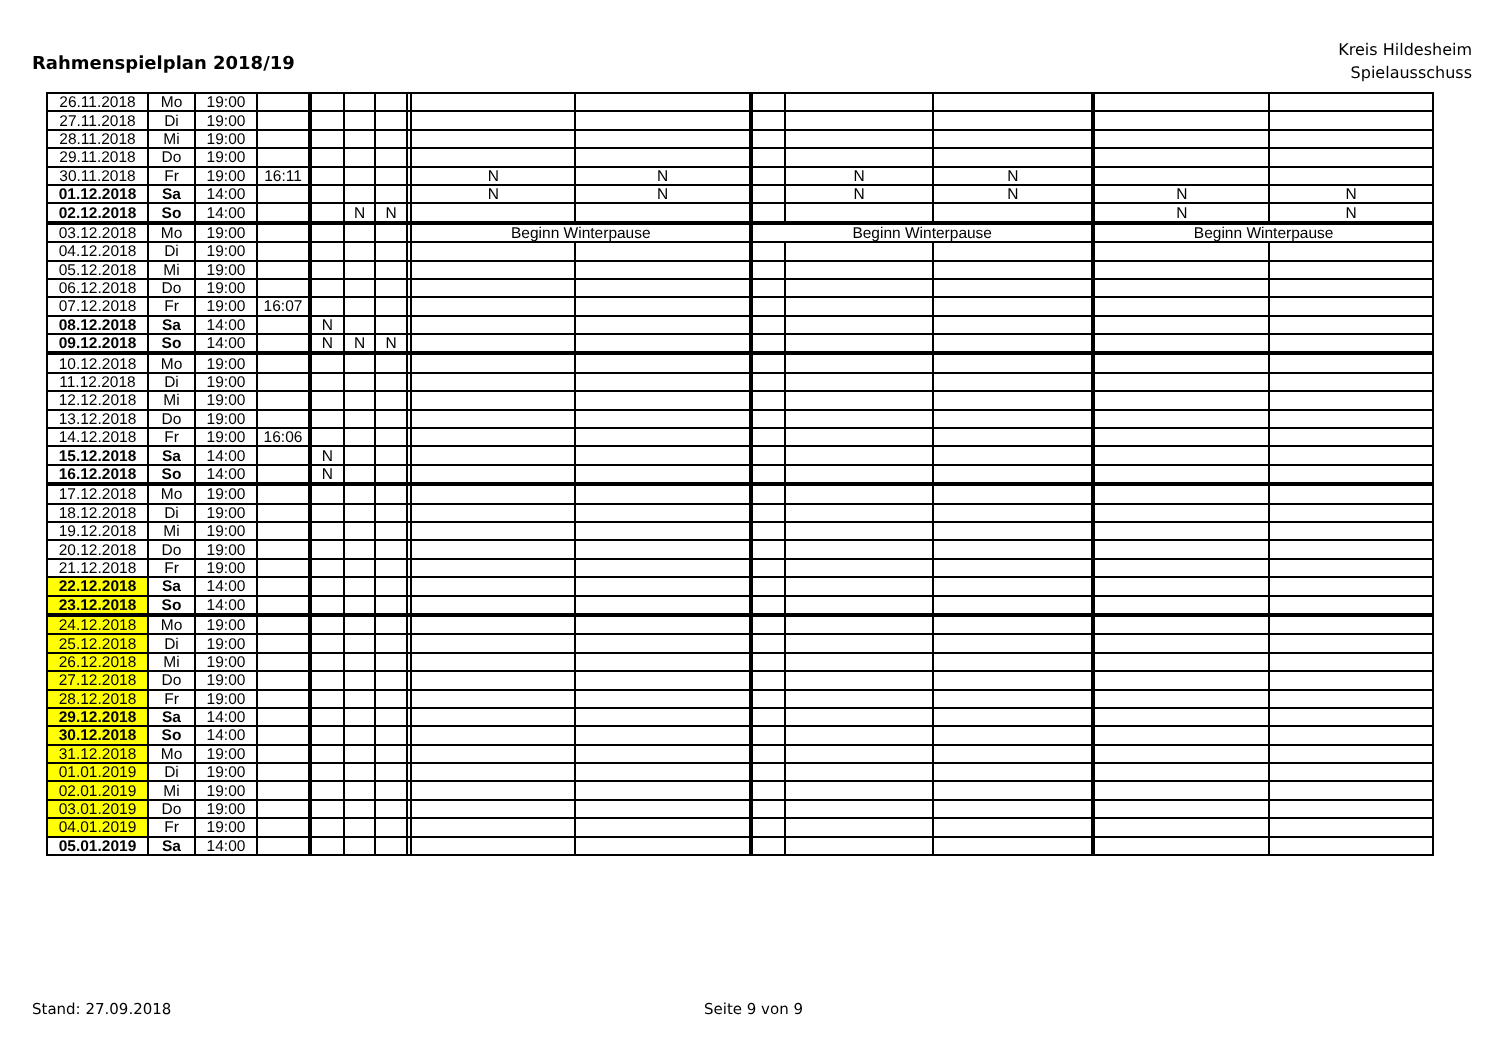Rahmenspielplan 2018/19
Kreis Hildesheim
Spielausschuss
| 26.11.2018 | Mo | 19:00 | | | | | | | | | | | | |
| 27.11.2018 | Di | 19:00 | | | | | | | | | | | | |
| 28.11.2018 | Mi | 19:00 | | | | | | | | | | | | |
| 29.11.2018 | Do | 19:00 | | | | | | | | | | | | |
| 30.11.2018 | Fr | 19:00 | 16:11 | | | | | N | N | | N | N | | |
| 01.12.2018 | Sa | 14:00 | | | | | | N | N | | N | N | N | N |
| 02.12.2018 | So | 14:00 | | | N | N | | | | | | | N | N |
| 03.12.2018 | Mo | 19:00 | | | | | | Beginn Winterpause | | Beginn Winterpause | | | Beginn Winterpause | |
| 04.12.2018 | Di | 19:00 | | | | | | | | | | | | |
| 05.12.2018 | Mi | 19:00 | | | | | | | | | | | | |
| 06.12.2018 | Do | 19:00 | | | | | | | | | | | | |
| 07.12.2018 | Fr | 19:00 | 16:07 | | | | | | | | | | | |
| 08.12.2018 | Sa | 14:00 | | N | | | | | | | | | | |
| 09.12.2018 | So | 14:00 | | N | N | N | | | | | | | | |
| 10.12.2018 | Mo | 19:00 | | | | | | | | | | | | |
| 11.12.2018 | Di | 19:00 | | | | | | | | | | | | |
| 12.12.2018 | Mi | 19:00 | | | | | | | | | | | | |
| 13.12.2018 | Do | 19:00 | | | | | | | | | | | | |
| 14.12.2018 | Fr | 19:00 | 16:06 | | | | | | | | | | | |
| 15.12.2018 | Sa | 14:00 | | N | | | | | | | | | | |
| 16.12.2018 | So | 14:00 | | N | | | | | | | | | | |
| 17.12.2018 | Mo | 19:00 | | | | | | | | | | | | |
| 18.12.2018 | Di | 19:00 | | | | | | | | | | | | |
| 19.12.2018 | Mi | 19:00 | | | | | | | | | | | | |
| 20.12.2018 | Do | 19:00 | | | | | | | | | | | | |
| 21.12.2018 | Fr | 19:00 | | | | | | | | | | | | |
| 22.12.2018 | Sa | 14:00 | | | | | | | | | | | | |
| 23.12.2018 | So | 14:00 | | | | | | | | | | | | |
| 24.12.2018 | Mo | 19:00 | | | | | | | | | | | | |
| 25.12.2018 | Di | 19:00 | | | | | | | | | | | | |
| 26.12.2018 | Mi | 19:00 | | | | | | | | | | | | |
| 27.12.2018 | Do | 19:00 | | | | | | | | | | | | |
| 28.12.2018 | Fr | 19:00 | | | | | | | | | | | | |
| 29.12.2018 | Sa | 14:00 | | | | | | | | | | | | |
| 30.12.2018 | So | 14:00 | | | | | | | | | | | | |
| 31.12.2018 | Mo | 19:00 | | | | | | | | | | | | |
| 01.01.2019 | Di | 19:00 | | | | | | | | | | | | |
| 02.01.2019 | Mi | 19:00 | | | | | | | | | | | | |
| 03.01.2019 | Do | 19:00 | | | | | | | | | | | | |
| 04.01.2019 | Fr | 19:00 | | | | | | | | | | | | |
| 05.01.2019 | Sa | 14:00 | | | | | | | | | | | | |
Stand: 27.09.2018 Seite 9 von 9